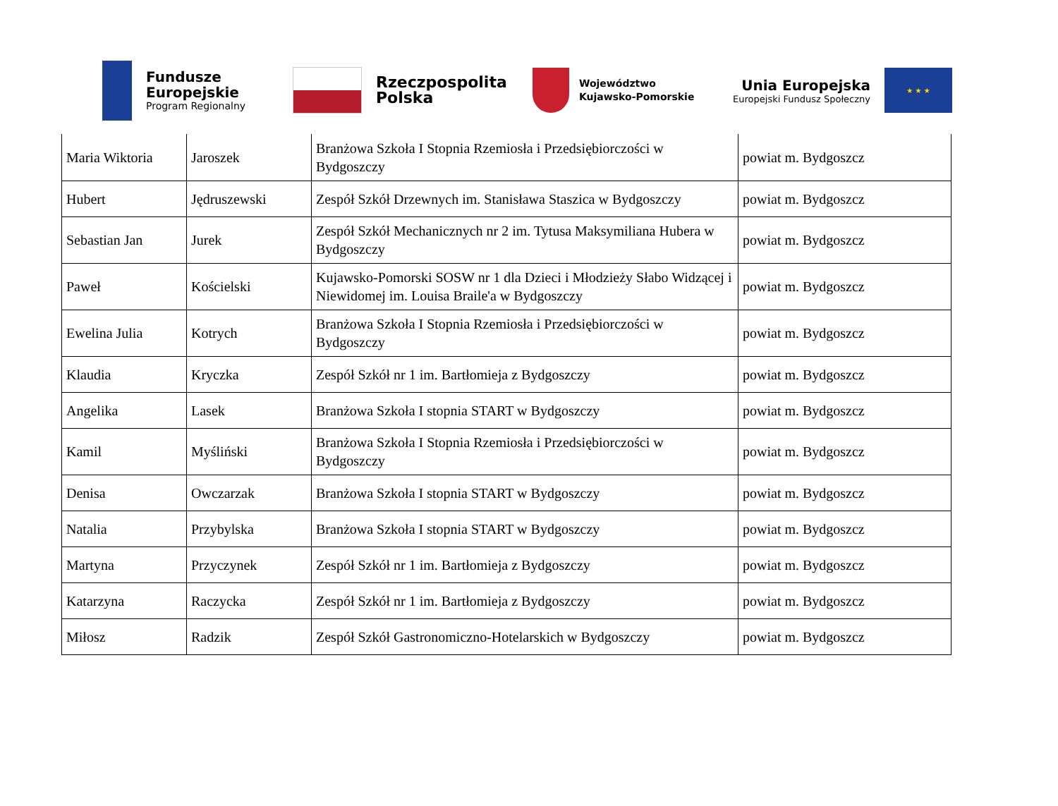Fundusze
Europejskie
Program Regionalny
Rzeczpospolita
Polska
Województwo
Kujawsko-Pomorskie
Unia Europejska
Europejski Fundusz Społeczny
★ ★ ★
| Maria Wiktoria | Jaroszek | Branżowa Szkoła I Stopnia Rzemiosła i Przedsiębiorczości w Bydgoszczy | powiat m. Bydgoszcz |
| Hubert | Jędruszewski | Zespół Szkół Drzewnych im. Stanisława Staszica w Bydgoszczy | powiat m. Bydgoszcz |
| Sebastian Jan | Jurek | Zespół Szkół Mechanicznych nr 2 im. Tytusa Maksymiliana Hubera w Bydgoszczy | powiat m. Bydgoszcz |
| Paweł | Kościelski | Kujawsko-Pomorski SOSW nr 1 dla Dzieci i Młodzieży Słabo Widzącej i Niewidomej im. Louisa Braile'a w Bydgoszczy | powiat m. Bydgoszcz |
| Ewelina Julia | Kotrych | Branżowa Szkoła I Stopnia Rzemiosła i Przedsiębiorczości w Bydgoszczy | powiat m. Bydgoszcz |
| Klaudia | Kryczka | Zespół Szkół nr 1 im. Bartłomieja z Bydgoszczy | powiat m. Bydgoszcz |
| Angelika | Lasek | Branżowa Szkoła I stopnia START w Bydgoszczy | powiat m. Bydgoszcz |
| Kamil | Myśliński | Branżowa Szkoła I Stopnia Rzemiosła i Przedsiębiorczości w Bydgoszczy | powiat m. Bydgoszcz |
| Denisa | Owczarzak | Branżowa Szkoła I stopnia START w Bydgoszczy | powiat m. Bydgoszcz |
| Natalia | Przybylska | Branżowa Szkoła I stopnia START w Bydgoszczy | powiat m. Bydgoszcz |
| Martyna | Przyczynek | Zespół Szkół nr 1 im. Bartłomieja z Bydgoszczy | powiat m. Bydgoszcz |
| Katarzyna | Raczycka | Zespół Szkół nr 1 im. Bartłomieja z Bydgoszczy | powiat m. Bydgoszcz |
| Miłosz | Radzik | Zespół Szkół Gastronomiczno-Hotelarskich w Bydgoszczy | powiat m. Bydgoszcz |